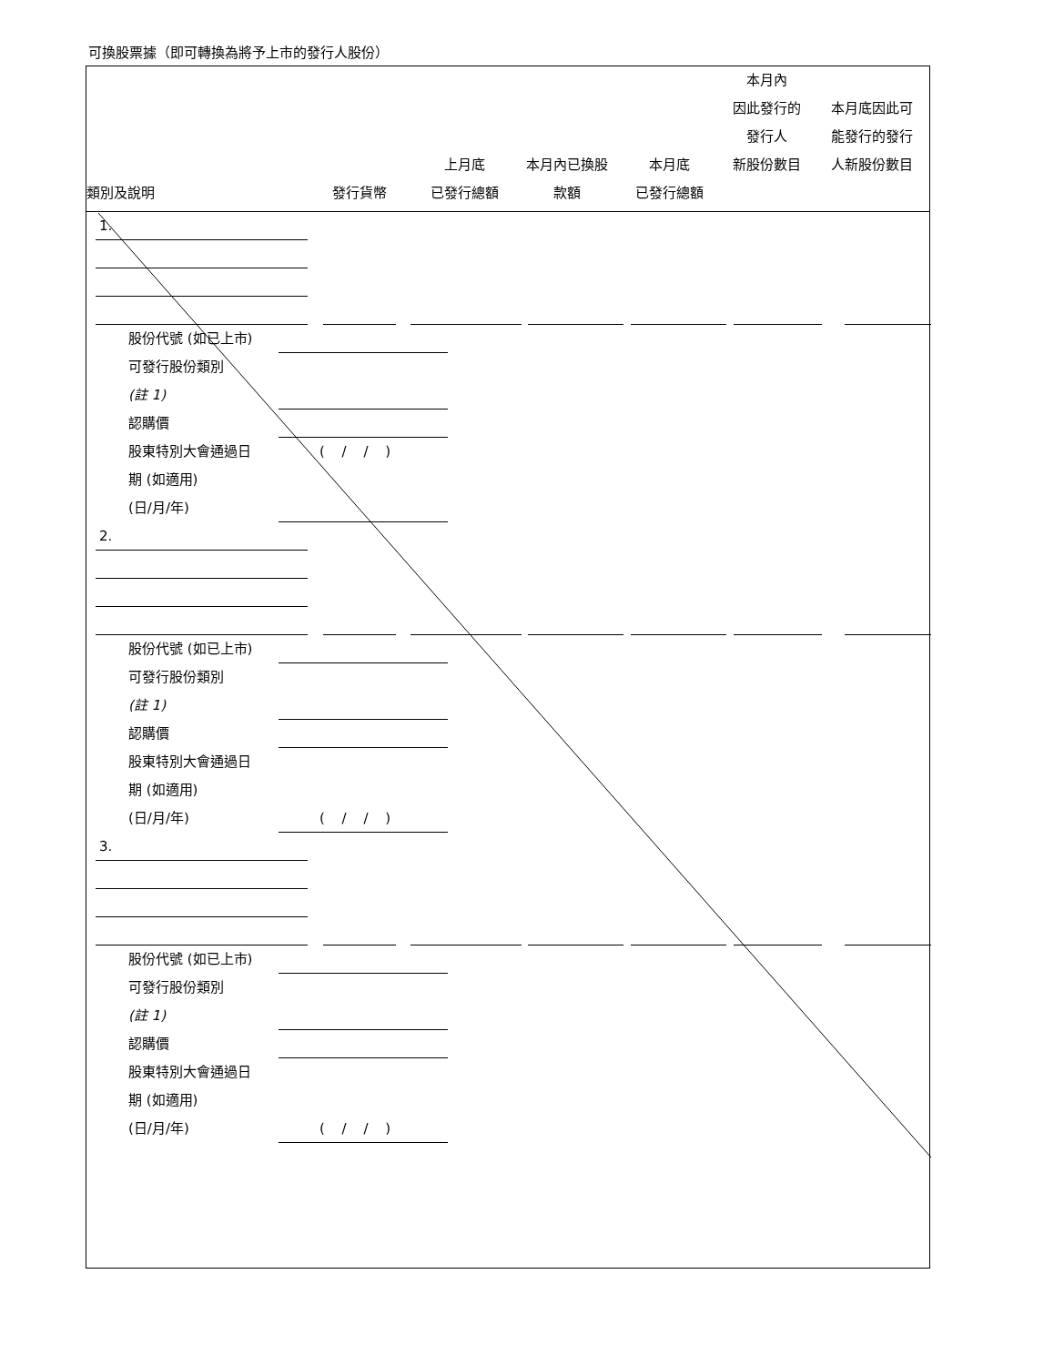可換股票據（即可轉換為將予上市的發行人股份）
| 類別及說明 | 發行貨幣 | 上月底 已發行總額 | 本月內已換股 款額 | 本月底 已發行總額 | 本月內 因此發行的 發行人 新股份數目 | 本月底因此可 能發行的發行 人新股份數目 |
| --- | --- | --- | --- | --- | --- | --- |
1. 股份代號 (如已上市) 可發行股份類別 (註 1) 認購價 股東特別大會通過日 ( / / )
期 (如適用) (日/月/年)
2. 股份代號 (如已上市) 可發行股份類別 (註 1) 認購價 股東特別大會通過日 期 (如適用) (日/月/年) ( / / )
3. 股份代號 (如已上市) 可發行股份類別 (註 1) 認購價 股東特別大會通過日 期 (如適用) (日/月/年) ( / / )